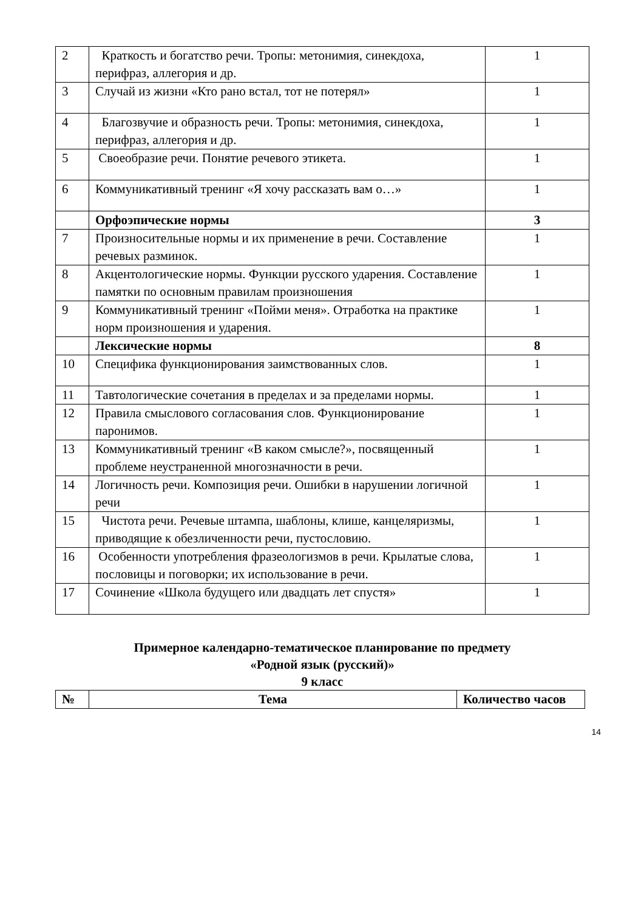| 2 | Краткость и богатство речи. Тропы: метонимия, синекдоха, перифраз, аллегория и др. | 1 |
| 3 | Случай из жизни «Кто рано встал, тот не потерял» | 1 |
| 4 | Благозвучие и образность речи. Тропы: метонимия, синекдоха, перифраз, аллегория и др. | 1 |
| 5 | Своеобразие речи. Понятие речевого этикета. | 1 |
| 6 | Коммуникативный тренинг «Я хочу рассказать вам о…» | 1 |
| | Орфоэпические нормы | 3 |
| 7 | Произносительные нормы и их применение в речи. Составление речевых разминок. | 1 |
| 8 | Акцентологические нормы. Функции русского ударения. Составление памятки по основным правилам произношения | 1 |
| 9 | Коммуникативный тренинг «Пойми меня». Отработка на практике норм произношения и ударения. | 1 |
| | Лексические нормы | 8 |
| 10 | Специфика функционирования заимствованных слов. | 1 |
| 11 | Тавтологические сочетания в пределах и за пределами нормы. | 1 |
| 12 | Правила смыслового согласования слов. Функционирование паронимов. | 1 |
| 13 | Коммуникативный тренинг «В каком смысле?», посвященный проблеме неустраненной многозначности в речи. | 1 |
| 14 | Логичность речи. Композиция речи. Ошибки в нарушении логичной речи | 1 |
| 15 | Чистота речи. Речевые штампа, шаблоны, клише, канцеляризмы, приводящие к обезличенности речи, пустословию. | 1 |
| 16 | Особенности употребления фразеологизмов в речи. Крылатые слова, пословицы и поговорки; их использование в речи. | 1 |
| 17 | Сочинение «Школа будущего или двадцать лет спустя» | 1 |
Примерное календарно-тематическое планирование по предмету
«Родной язык (русский)»
9 класс
| № | Тема | Количество часов |
| --- | --- | --- |
14